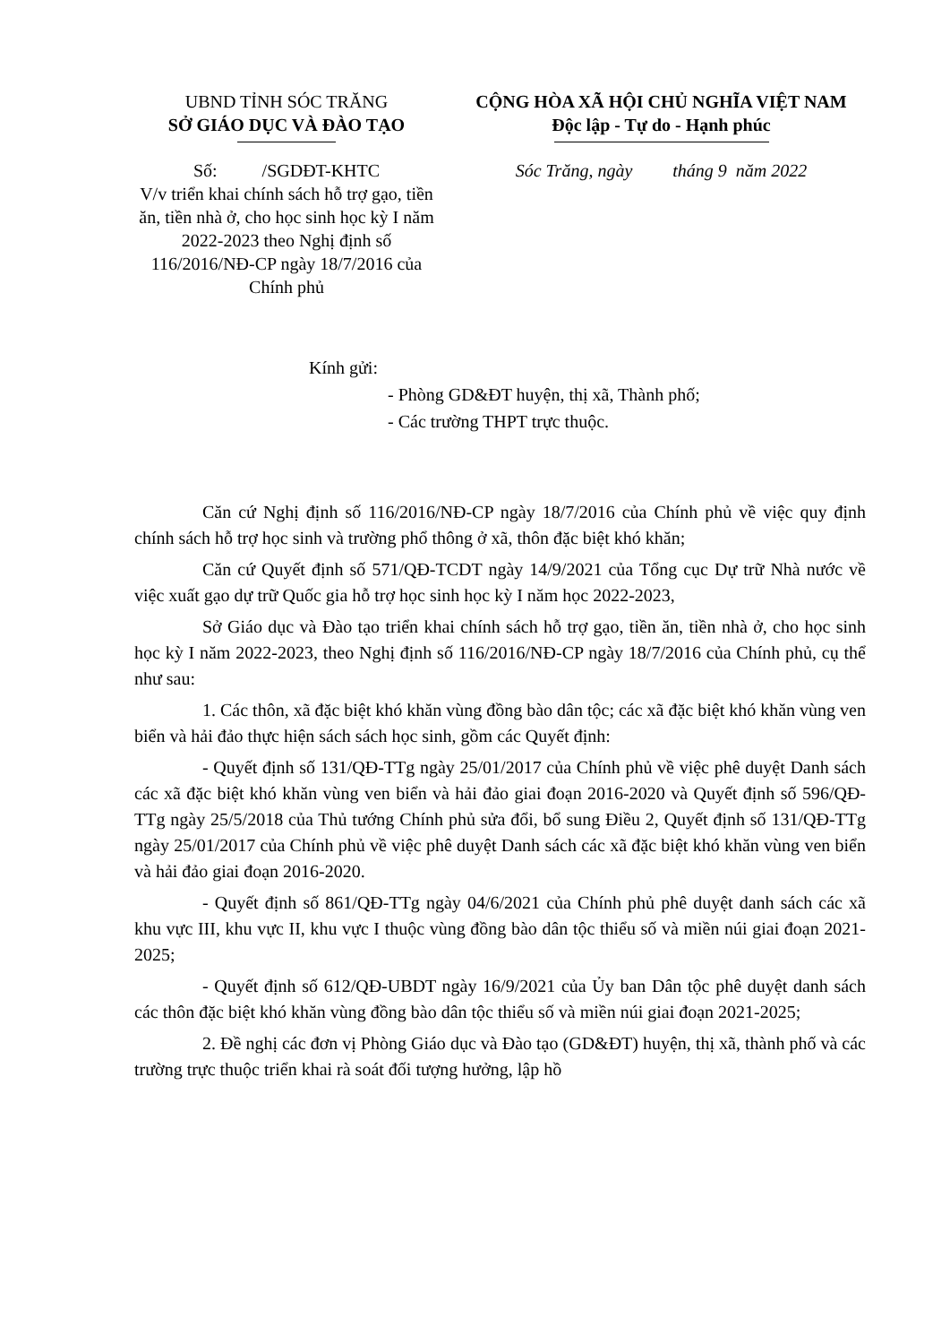UBND TỈNH SÓC TRĂNG
SỞ GIÁO DỤC VÀ ĐÀO TẠO
Số: /SGDĐT-KHTC
V/v triển khai chính sách hỗ trợ gạo, tiền ăn, tiền nhà ở, cho học sinh học kỳ I năm 2022-2023 theo Nghị định số 116/2016/NĐ-CP ngày 18/7/2016 của Chính phủ
CỘNG HÒA XÃ HỘI CHỦ NGHĨA VIỆT NAM
Độc lập - Tự do - Hạnh phúc
Sóc Trăng, ngày tháng 9 năm 2022
Kính gửi:
- Phòng GD&ĐT huyện, thị xã, Thành phố;
- Các trường THPT trực thuộc.
Căn cứ Nghị định số 116/2016/NĐ-CP ngày 18/7/2016 của Chính phủ về việc quy định chính sách hỗ trợ học sinh và trường phổ thông ở xã, thôn đặc biệt khó khăn;
Căn cứ Quyết định số 571/QĐ-TCDT ngày 14/9/2021 của Tổng cục Dự trữ Nhà nước về việc xuất gạo dự trữ Quốc gia hỗ trợ học sinh học kỳ I năm học 2022-2023,
Sở Giáo dục và Đào tạo triển khai chính sách hỗ trợ gạo, tiền ăn, tiền nhà ở, cho học sinh học kỳ I năm 2022-2023, theo Nghị định số 116/2016/NĐ-CP ngày 18/7/2016 của Chính phủ, cụ thể như sau:
1. Các thôn, xã đặc biệt khó khăn vùng đồng bào dân tộc; các xã đặc biệt khó khăn vùng ven biển và hải đảo thực hiện sách sách học sinh, gồm các Quyết định:
- Quyết định số 131/QĐ-TTg ngày 25/01/2017 của Chính phủ về việc phê duyệt Danh sách các xã đặc biệt khó khăn vùng ven biển và hải đảo giai đoạn 2016-2020 và Quyết định số 596/QĐ-TTg ngày 25/5/2018 của Thủ tướng Chính phủ sửa đổi, bổ sung Điều 2, Quyết định số 131/QĐ-TTg ngày 25/01/2017 của Chính phủ về việc phê duyệt Danh sách các xã đặc biệt khó khăn vùng ven biển và hải đảo giai đoạn 2016-2020.
- Quyết định số 861/QĐ-TTg ngày 04/6/2021 của Chính phủ phê duyệt danh sách các xã khu vực III, khu vực II, khu vực I thuộc vùng đồng bào dân tộc thiểu số và miền núi giai đoạn 2021-2025;
- Quyết định số 612/QĐ-UBDT ngày 16/9/2021 của Ủy ban Dân tộc phê duyệt danh sách các thôn đặc biệt khó khăn vùng đồng bào dân tộc thiểu số và miền núi giai đoạn 2021-2025;
2. Đề nghị các đơn vị Phòng Giáo dục và Đào tạo (GD&ĐT) huyện, thị xã, thành phố và các trường trực thuộc triển khai rà soát đối tượng hưởng, lập hồ